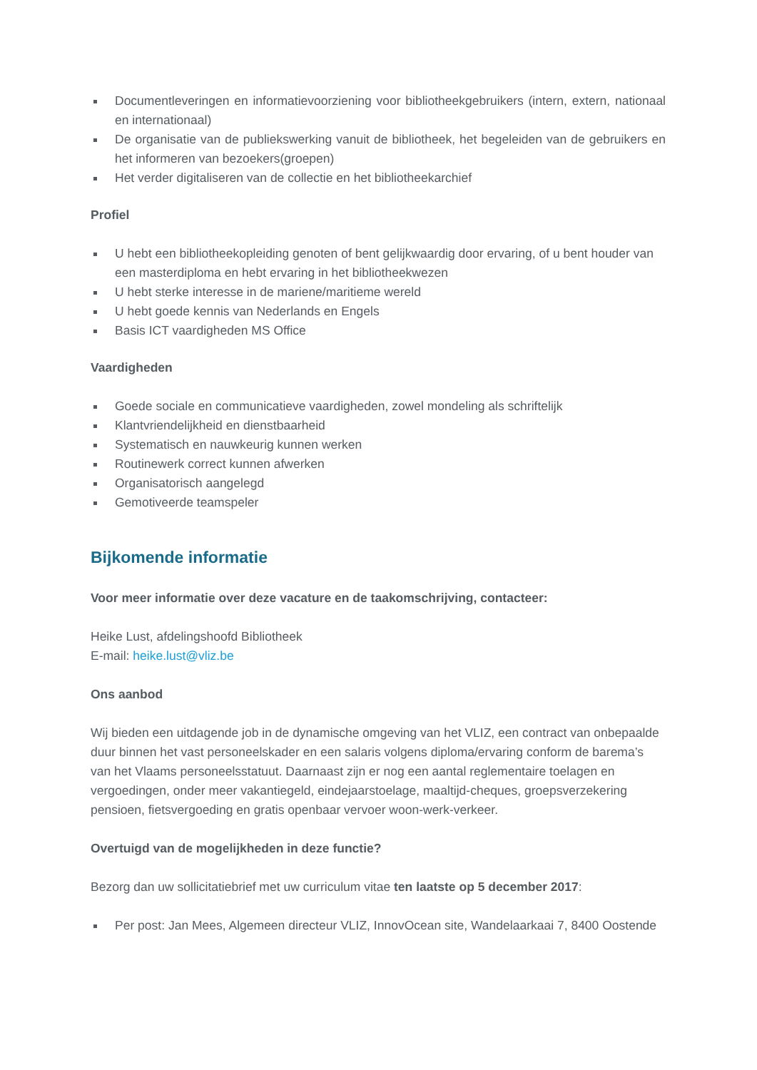Documentleveringen en informatievoorziening voor bibliotheekgebruikers (intern, extern, nationaal en internationaal)
De organisatie van de publiekswerking vanuit de bibliotheek, het begeleiden van de gebruikers en het informeren van bezoekers(groepen)
Het verder digitaliseren van de collectie en het bibliotheekarchief
Profiel
U hebt een bibliotheekopleiding genoten of bent gelijkwaardig door ervaring, of u bent houder van een masterdiploma en hebt ervaring in het bibliotheekwezen
U hebt sterke interesse in de mariene/maritieme wereld
U hebt goede kennis van Nederlands en Engels
Basis ICT vaardigheden MS Office
Vaardigheden
Goede sociale en communicatieve vaardigheden, zowel mondeling als schriftelijk
Klantvriendelijkheid en dienstbaarheid
Systematisch en nauwkeurig kunnen werken
Routinewerk correct kunnen afwerken
Organisatorisch aangelegd
Gemotiveerde teamspeler
Bijkomende informatie
Voor meer informatie over deze vacature en de taakomschrijving, contacteer:
Heike Lust, afdelingshoofd Bibliotheek
E-mail: heike.lust@vliz.be
Ons aanbod
Wij bieden een uitdagende job in de dynamische omgeving van het VLIZ, een contract van onbepaalde duur binnen het vast personeelskader en een salaris volgens diploma/ervaring conform de barema’s van het Vlaams personeelsstatuut. Daarnaast zijn er nog een aantal reglementaire toelagen en vergoedingen, onder meer vakantiegeld, eindejaarstoelage, maaltijd-cheques, groepsverzekering pensioen, fietsvergoeding en gratis openbaar vervoer woon-werk-verkeer.
Overtuigd van de mogelijkheden in deze functie?
Bezorg dan uw sollicitatiebrief met uw curriculum vitae ten laatste op 5 december 2017:
Per post: Jan Mees, Algemeen directeur VLIZ, InnovOcean site, Wandelaarkaai 7, 8400 Oostende